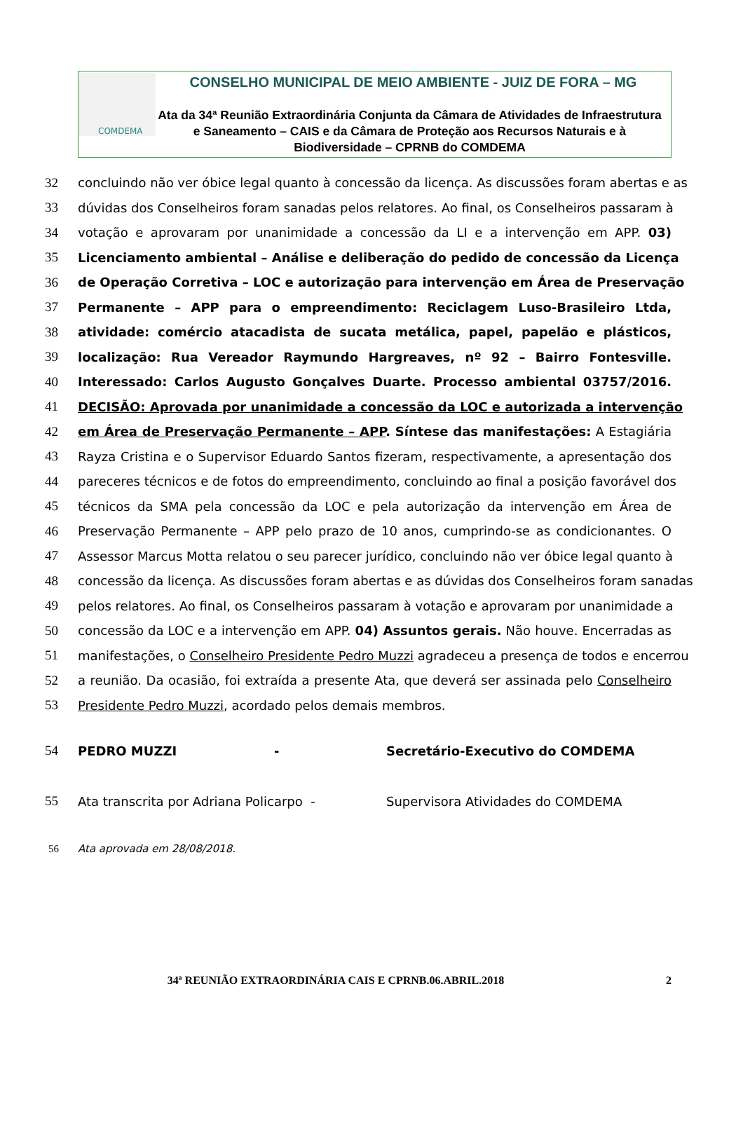COMDEMA
CONSELHO MUNICIPAL DE MEIO AMBIENTE - JUIZ DE FORA – MG
Ata da 34ª Reunião Extraordinária Conjunta da Câmara de Atividades de Infraestrutura e Saneamento – CAIS e da Câmara de Proteção aos Recursos Naturais e à Biodiversidade – CPRNB do COMDEMA
32 concluindo não ver óbice legal quanto à concessão da licença. As discussões foram abertas e as
33 dúvidas dos Conselheiros foram sanadas pelos relatores. Ao final, os Conselheiros passaram à
34 votação e aprovaram por unanimidade a concessão da LI e a intervenção em APP. 03)
35 Licenciamento ambiental – Análise e deliberação do pedido de concessão da Licença
36 de Operação Corretiva – LOC e autorização para intervenção em Área de Preservação
37 Permanente – APP para o empreendimento: Reciclagem Luso-Brasileiro Ltda,
38 atividade: comércio atacadista de sucata metálica, papel, papelão e plásticos,
39 localização: Rua Vereador Raymundo Hargreaves, nº 92 – Bairro Fontesville.
40 Interessado: Carlos Augusto Gonçalves Duarte. Processo ambiental 03757/2016.
41 DECISÃO: Aprovada por unanimidade a concessão da LOC e autorizada a intervenção
42 em Área de Preservação Permanente – APP. Síntese das manifestações: A Estagiária
43 Rayza Cristina e o Supervisor Eduardo Santos fizeram, respectivamente, a apresentação dos
44 pareceres técnicos e de fotos do empreendimento, concluindo ao final a posição favorável dos
45 técnicos da SMA pela concessão da LOC e pela autorização da intervenção em Área de
46 Preservação Permanente – APP pelo prazo de 10 anos, cumprindo-se as condicionantes. O
47 Assessor Marcus Motta relatou o seu parecer jurídico, concluindo não ver óbice legal quanto à
48 concessão da licença. As discussões foram abertas e as dúvidas dos Conselheiros foram sanadas
49 pelos relatores. Ao final, os Conselheiros passaram à votação e aprovaram por unanimidade a
50 concessão da LOC e a intervenção em APP. 04) Assuntos gerais. Não houve. Encerradas as
51 manifestações, o Conselheiro Presidente Pedro Muzzi agradeceu a presença de todos e encerrou
52 a reunião. Da ocasião, foi extraída a presente Ata, que deverá ser assinada pelo Conselheiro
53 Presidente Pedro Muzzi, acordado pelos demais membros.
54 PEDRO MUZZI -
Secretário-Executivo do COMDEMA
55 Ata transcrita por Adriana Policarpo -
Supervisora Atividades do COMDEMA
56 Ata aprovada em 28/08/2018.
34ª REUNIÃO EXTRAORDINÁRIA CAIS E CPRNB.06.ABRIL.2018 2